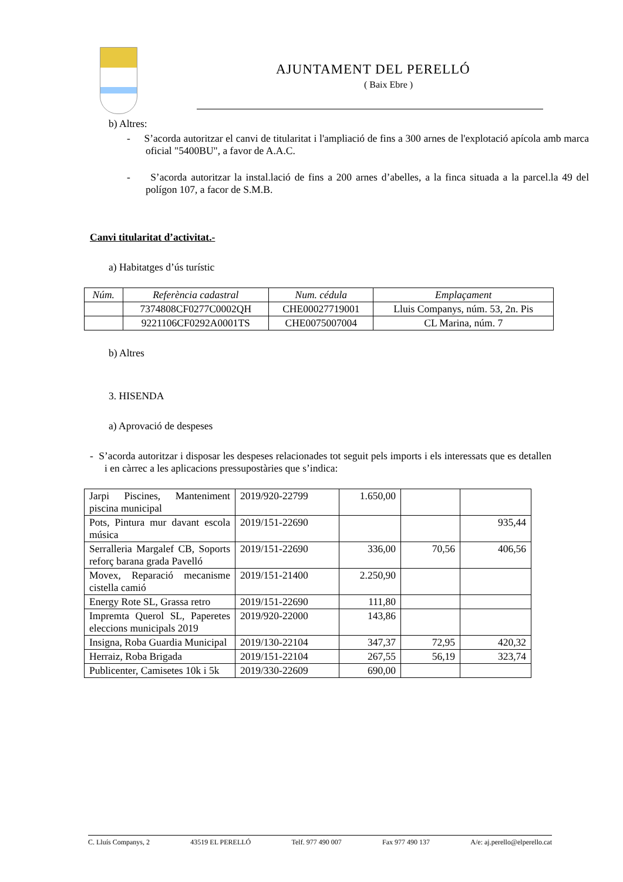AJUNTAMENT DEL PERELLÓ
( Baix Ebre )
b) Altres:
- S’acorda autoritzar el canvi de titularitat i l'ampliació de fins a 300 arnes de l'explotació apícola amb marca oficial "5400BU", a favor de A.A.C.
- S’acorda autoritzar la instal.lació de fins a 200 arnes d’abelles, a la finca situada a la parcel.la 49 del polígon 107, a facor de S.M.B.
Canvi titularitat d’activitat.-
a) Habitatges d’ús turístic
| Núm. | Referència cadastral | Num. cédula | Emplaçament |
| --- | --- | --- | --- |
| | 7374808CF0277C0002QH | CHE00027719001 | Lluis Companys, núm. 53, 2n. Pis |
| | 9221106CF0292A0001TS | CHE0075007004 | CL Marina, núm. 7 |
b) Altres
3. HISENDA
a) Aprovació de despeses
- S’acorda autoritzar i disposar les despeses relacionades tot seguit pels imports i els interessats que es detallen i en càrrec a les aplicacions pressupostàries que s’indica:
| Jarpi Piscines, Manteniment piscina municipal | 2019/920-22799 | 1.650,00 | | |
| Pots, Pintura mur davant escola música | 2019/151-22690 | | | 935,44 |
| Serralleria Margalef CB, Soports reforç barana grada Pavelló | 2019/151-22690 | 336,00 | 70,56 | 406,56 |
| Movex, Reparació mecanisme cistella camió | 2019/151-21400 | 2.250,90 | | |
| Energy Rote SL, Grassa retro | 2019/151-22690 | 111,80 | | |
| Impremta Querol SL, Paperetes eleccions municipals 2019 | 2019/920-22000 | 143,86 | | |
| Insigna, Roba Guardia Municipal | 2019/130-22104 | 347,37 | 72,95 | 420,32 |
| Herraiz, Roba Brigada | 2019/151-22104 | 267,55 | 56,19 | 323,74 |
| Publicenter, Camisetes 10k i 5k | 2019/330-22609 | 690,00 | | |
C. Lluís Companys, 2 43519 EL PERELLÓ Telf. 977 490 007 Fax 977 490 137 A/e: aj.perello@elperello.cat